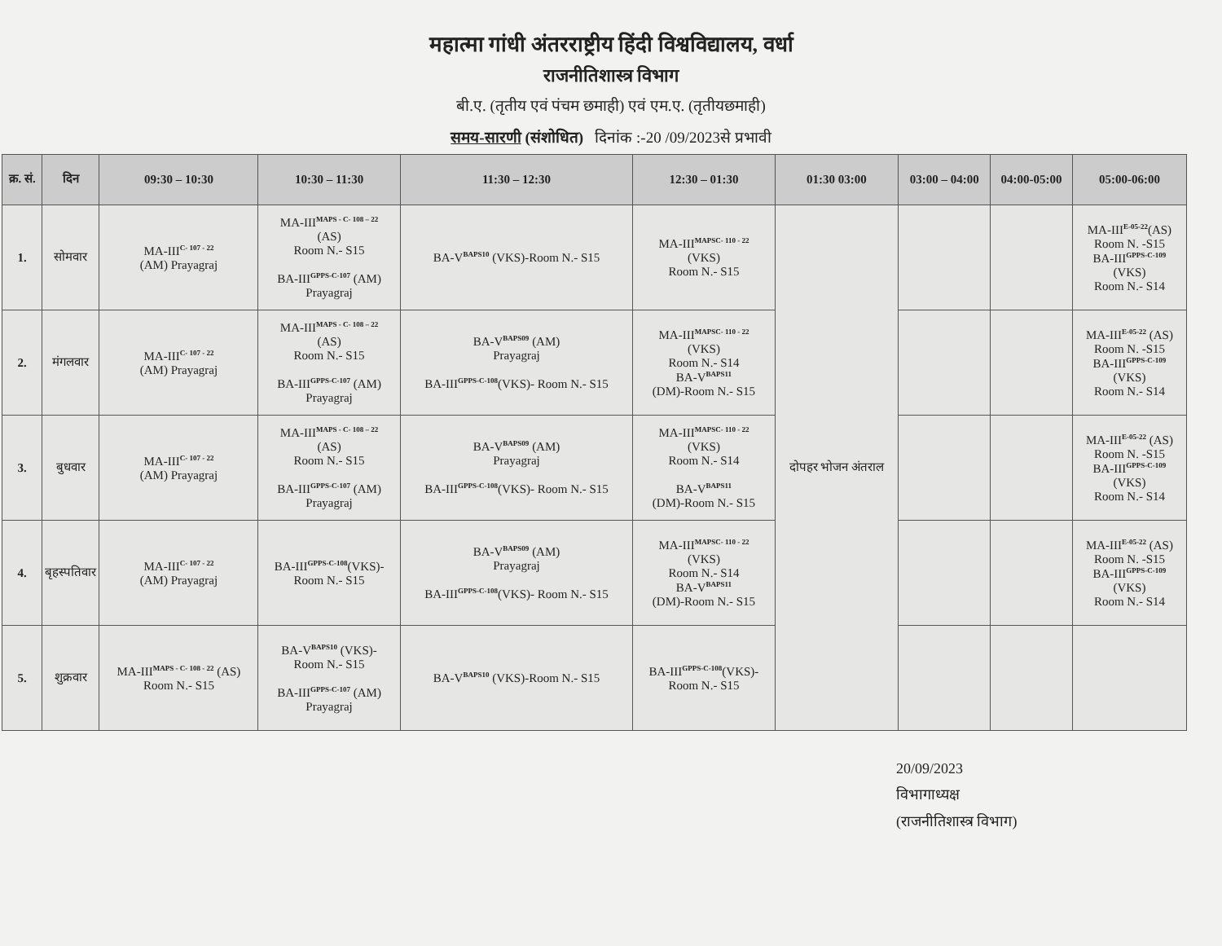महात्मा गांधी अंतरराष्ट्रीय हिंदी विश्वविद्यालय, वर्धा
राजनीतिशास्त्र विभाग
बी.ए. (तृतीय एवं पंचम छमाही) एवं एम.ए. (तृतीयछमाही)
समय-सारणी (संशोधित) दिनांक :-20 /09/2023से प्रभावी
| क्र. सं. | दिन | 09:30 – 10:30 | 10:30 – 11:30 | 11:30 – 12:30 | 12:30 – 01:30 | 01:30 03:00 | 03:00 – 04:00 | 04:00-05:00 | 05:00-06:00 |
| --- | --- | --- | --- | --- | --- | --- | --- | --- | --- |
| 1. | सोमवार | MA-III<sup>C- 107 - 22</sup> (AM) Prayagraj | MA-III<sup>MAPS - C- 108 – 22</sup> (AS) Room N.- S15 BA-III<sup>GPPS-C-107</sup> (AM) Prayagraj | BA-V<sup>BAPS10</sup> (VKS)-Room N.- S15 | MA-III<sup>MAPSC- 110 - 22</sup> (VKS) Room N.- S15 | दोपहर भोजन अंतराल | | | MA-III<sup>E-05-22</sup>(AS) Room N. -S15 BA-III<sup>GPPS-C-109</sup> (VKS) Room N.- S14 |
| 2. | मंगलवार | MA-III<sup>C- 107 - 22</sup> (AM) Prayagraj | MA-III<sup>MAPS - C- 108 – 22</sup> (AS) Room N.- S15 BA-III<sup>GPPS-C-107</sup> (AM) Prayagraj | BA-V<sup>BAPS09</sup> (AM) Prayagraj BA-III<sup>GPPS-C-108</sup>(VKS)- Room N.- S15 | MA-III<sup>MAPSC- 110 - 22</sup> (VKS) Room N.- S14 BA-V<sup>BAPS11</sup> (DM)-Room N.- S15 | | | | MA-III<sup>E-05-22</sup> (AS) Room N. -S15 BA-III<sup>GPPS-C-109</sup> (VKS) Room N.- S14 |
| 3. | बुधवार | MA-III<sup>C- 107 - 22</sup> (AM) Prayagraj | MA-III<sup>MAPS - C- 108 – 22</sup> (AS) Room N.- S15 BA-III<sup>GPPS-C-107</sup> (AM) Prayagraj | BA-V<sup>BAPS09</sup> (AM) Prayagraj BA-III<sup>GPPS-C-108</sup>(VKS)- Room N.- S15 | MA-III<sup>MAPSC- 110 - 22</sup> (VKS) Room N.- S14 BA-V<sup>BAPS11</sup> (DM)-Room N.- S15 | | | | MA-III<sup>E-05-22</sup> (AS) Room N. -S15 BA-III<sup>GPPS-C-109</sup> (VKS) Room N.- S14 |
| 4. | बृहस्पतिवार | MA-III<sup>C- 107 - 22</sup> (AM) Prayagraj | BA-III<sup>GPPS-C-108</sup>(VKS)- Room N.- S15 | BA-V<sup>BAPS09</sup> (AM) Prayagraj BA-III<sup>GPPS-C-108</sup>(VKS)- Room N.- S15 | MA-III<sup>MAPSC- 110 - 22</sup> (VKS) Room N.- S14 BA-V<sup>BAPS11</sup> (DM)-Room N.- S15 | | | | MA-III<sup>E-05-22</sup> (AS) Room N. -S15 BA-III<sup>GPPS-C-109</sup> (VKS) Room N.- S14 |
| 5. | शुक्रवार | MA-III<sup>MAPS - C- 108 - 22</sup> (AS) Room N.- S15 | BA-V<sup>BAPS10</sup> (VKS)- Room N.- S15 BA-III<sup>GPPS-C-107</sup> (AM) Prayagraj | BA-V<sup>BAPS10</sup> (VKS)-Room N.- S15 | BA-III<sup>GPPS-C-108</sup>(VKS)- Room N.- S15 | | | | |
20/09/2023
विभागाध्यक्ष
(राजनीतिशास्त्र विभाग)